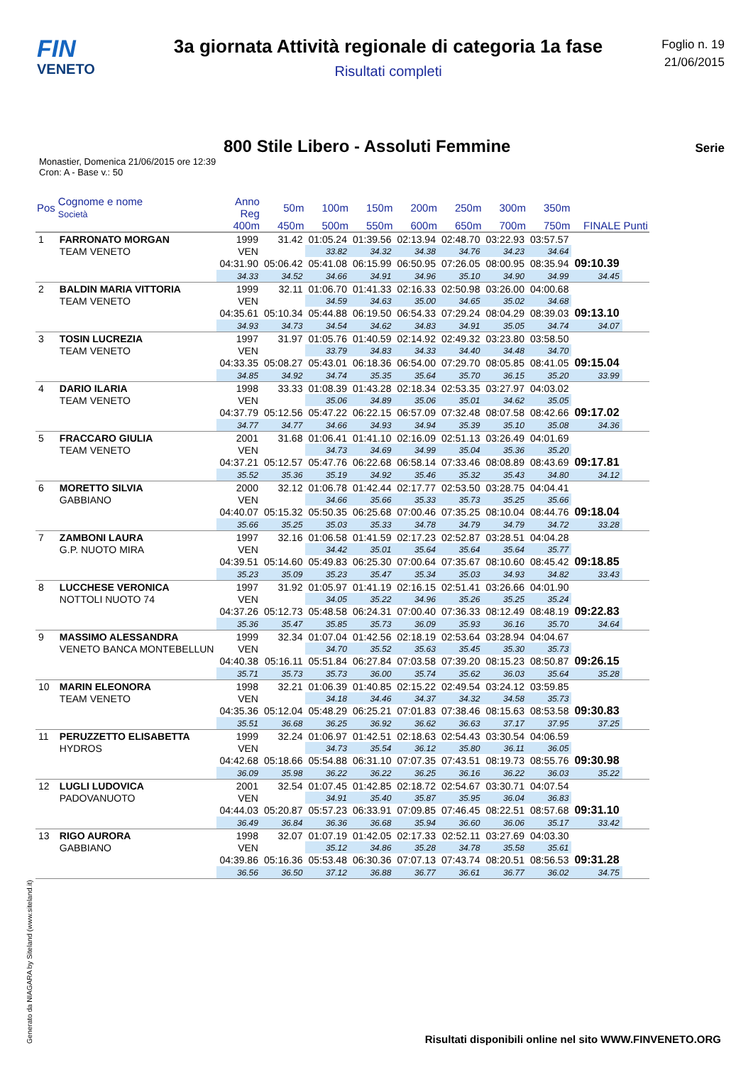FIN
VENETO
3a giornata Attività regionale di categoria 1a fase
Risultati completi
Foglio n. 19
21/06/2015
800 Stile Libero - Assoluti Femmine
Serie
Monastier, Domenica 21/06/2015 ore 12:39
Cron: A - Base v.: 50
| Pos | Cognome e nome Società | Anno Reg | 50m | 100m | 150m | 200m | 250m | 300m | 350m | | |
| --- | --- | --- | --- | --- | --- | --- | --- | --- | --- | --- | --- |
| | | 400m | 450m | 500m | 550m | 600m | 650m | 700m | 750m | FINALE | Punti |
| 1 | FARRONATO MORGAN | 1999 | 31.42 | 01:05.24 | 01:39.56 | 02:13.94 | 02:48.70 | 03:22.93 | 03:57.57 | | |
| | TEAM VENETO | VEN | | 33.82 | 34.32 | 34.38 | 34.76 | 34.23 | 34.64 | | |
| | | 04:31.90 | 05:06.42 | 05:41.08 | 06:15.99 | 06:50.95 | 07:26.05 | 08:00.95 | 08:35.94 | 09:10.39 | |
| | | 34.33 | 34.52 | 34.66 | 34.91 | 34.96 | 35.10 | 34.90 | 34.99 | 34.45 | |
| 2 | BALDIN MARIA VITTORIA | 1999 | 32.11 | 01:06.70 | 01:41.33 | 02:16.33 | 02:50.98 | 03:26.00 | 04:00.68 | | |
| | TEAM VENETO | VEN | | 34.59 | 34.63 | 35.00 | 34.65 | 35.02 | 34.68 | | |
| | | 04:35.61 | 05:10.34 | 05:44.88 | 06:19.50 | 06:54.33 | 07:29.24 | 08:04.29 | 08:39.03 | 09:13.10 | |
| | | 34.93 | 34.73 | 34.54 | 34.62 | 34.83 | 34.91 | 35.05 | 34.74 | 34.07 | |
| 3 | TOSIN LUCREZIA | 1997 | 31.97 | 01:05.76 | 01:40.59 | 02:14.92 | 02:49.32 | 03:23.80 | 03:58.50 | | |
| | TEAM VENETO | VEN | | 33.79 | 34.83 | 34.33 | 34.40 | 34.48 | 34.70 | | |
| | | 04:33.35 | 05:08.27 | 05:43.01 | 06:18.36 | 06:54.00 | 07:29.70 | 08:05.85 | 08:41.05 | 09:15.04 | |
| | | 34.85 | 34.92 | 34.74 | 35.35 | 35.64 | 35.70 | 36.15 | 35.20 | 33.99 | |
| 4 | DARIO ILARIA | 1998 | 33.33 | 01:08.39 | 01:43.28 | 02:18.34 | 02:53.35 | 03:27.97 | 04:03.02 | | |
| | TEAM VENETO | VEN | | 35.06 | 34.89 | 35.06 | 35.01 | 34.62 | 35.05 | | |
| | | 04:37.79 | 05:12.56 | 05:47.22 | 06:22.15 | 06:57.09 | 07:32.48 | 08:07.58 | 08:42.66 | 09:17.02 | |
| | | 34.77 | 34.77 | 34.66 | 34.93 | 34.94 | 35.39 | 35.10 | 35.08 | 34.36 | |
| 5 | FRACCARO GIULIA | 2001 | 31.68 | 01:06.41 | 01:41.10 | 02:16.09 | 02:51.13 | 03:26.49 | 04:01.69 | | |
| | TEAM VENETO | VEN | | 34.73 | 34.69 | 34.99 | 35.04 | 35.36 | 35.20 | | |
| | | 04:37.21 | 05:12.57 | 05:47.76 | 06:22.68 | 06:58.14 | 07:33.46 | 08:08.89 | 08:43.69 | 09:17.81 | |
| | | 35.52 | 35.36 | 35.19 | 34.92 | 35.46 | 35.32 | 35.43 | 34.80 | 34.12 | |
| 6 | MORETTO SILVIA | 2000 | 32.12 | 01:06.78 | 01:42.44 | 02:17.77 | 02:53.50 | 03:28.75 | 04:04.41 | | |
| | GABBIANO | VEN | | 34.66 | 35.66 | 35.33 | 35.73 | 35.25 | 35.66 | | |
| | | 04:40.07 | 05:15.32 | 05:50.35 | 06:25.68 | 07:00.46 | 07:35.25 | 08:10.04 | 08:44.76 | 09:18.04 | |
| | | 35.66 | 35.25 | 35.03 | 35.33 | 34.78 | 34.79 | 34.79 | 34.72 | 33.28 | |
| 7 | ZAMBONI LAURA | 1997 | 32.16 | 01:06.58 | 01:41.59 | 02:17.23 | 02:52.87 | 03:28.51 | 04:04.28 | | |
| | G.P. NUOTO MIRA | VEN | | 34.42 | 35.01 | 35.64 | 35.64 | 35.64 | 35.77 | | |
| | | 04:39.51 | 05:14.60 | 05:49.83 | 06:25.30 | 07:00.64 | 07:35.67 | 08:10.60 | 08:45.42 | 09:18.85 | |
| | | 35.23 | 35.09 | 35.23 | 35.47 | 35.34 | 35.03 | 34.93 | 34.82 | 33.43 | |
| 8 | LUCCHESE VERONICA | 1997 | 31.92 | 01:05.97 | 01:41.19 | 02:16.15 | 02:51.41 | 03:26.66 | 04:01.90 | | |
| | NOTTOLI NUOTO 74 | VEN | | 34.05 | 35.22 | 34.96 | 35.26 | 35.25 | 35.24 | | |
| | | 04:37.26 | 05:12.73 | 05:48.58 | 06:24.31 | 07:00.40 | 07:36.33 | 08:12.49 | 08:48.19 | 09:22.83 | |
| | | 35.36 | 35.47 | 35.85 | 35.73 | 36.09 | 35.93 | 36.16 | 35.70 | 34.64 | |
| 9 | MASSIMO ALESSANDRA | 1999 | 32.34 | 01:07.04 | 01:42.56 | 02:18.19 | 02:53.64 | 03:28.94 | 04:04.67 | | |
| | VENETO BANCA MONTEBELLUN | VEN | | 34.70 | 35.52 | 35.63 | 35.45 | 35.30 | 35.73 | | |
| | | 04:40.38 | 05:16.11 | 05:51.84 | 06:27.84 | 07:03.58 | 07:39.20 | 08:15.23 | 08:50.87 | 09:26.15 | |
| | | 35.71 | 35.73 | 35.73 | 36.00 | 35.74 | 35.62 | 36.03 | 35.64 | 35.28 | |
| 10 | MARIN ELEONORA | 1998 | 32.21 | 01:06.39 | 01:40.85 | 02:15.22 | 02:49.54 | 03:24.12 | 03:59.85 | | |
| | TEAM VENETO | VEN | | 34.18 | 34.46 | 34.37 | 34.32 | 34.58 | 35.73 | | |
| | | 04:35.36 | 05:12.04 | 05:48.29 | 06:25.21 | 07:01.83 | 07:38.46 | 08:15.63 | 08:53.58 | 09:30.83 | |
| | | 35.51 | 36.68 | 36.25 | 36.92 | 36.62 | 36.63 | 37.17 | 37.95 | 37.25 | |
| 11 | PERUZZETTO ELISABETTA | 1999 | 32.24 | 01:06.97 | 01:42.51 | 02:18.63 | 02:54.43 | 03:30.54 | 04:06.59 | | |
| | HYDROS | VEN | | 34.73 | 35.54 | 36.12 | 35.80 | 36.11 | 36.05 | | |
| | | 04:42.68 | 05:18.66 | 05:54.88 | 06:31.10 | 07:07.35 | 07:43.51 | 08:19.73 | 08:55.76 | 09:30.98 | |
| | | 36.09 | 35.98 | 36.22 | 36.22 | 36.25 | 36.16 | 36.22 | 36.03 | 35.22 | |
| 12 | LUGLI LUDOVICA | 2001 | 32.54 | 01:07.45 | 01:42.85 | 02:18.72 | 02:54.67 | 03:30.71 | 04:07.54 | | |
| | PADOVANUOTO | VEN | | 34.91 | 35.40 | 35.87 | 35.95 | 36.04 | 36.83 | | |
| | | 04:44.03 | 05:20.87 | 05:57.23 | 06:33.91 | 07:09.85 | 07:46.45 | 08:22.51 | 08:57.68 | 09:31.10 | |
| | | 36.49 | 36.84 | 36.36 | 36.68 | 35.94 | 36.60 | 36.06 | 35.17 | 33.42 | |
| 13 | RIGO AURORA | 1998 | 32.07 | 01:07.19 | 01:42.05 | 02:17.33 | 02:52.11 | 03:27.69 | 04:03.30 | | |
| | GABBIANO | VEN | | 35.12 | 34.86 | 35.28 | 34.78 | 35.58 | 35.61 | | |
| | | 04:39.86 | 05:16.36 | 05:53.48 | 06:30.36 | 07:07.13 | 07:43.74 | 08:20.51 | 08:56.53 | 09:31.28 | |
| | | 36.56 | 36.50 | 37.12 | 36.88 | 36.77 | 36.61 | 36.77 | 36.02 | 34.75 | |
Generato da NIAGARA by Siteland (www.siteland.it)
Risultati disponibili online nel sito WWW.FINVENETO.ORG